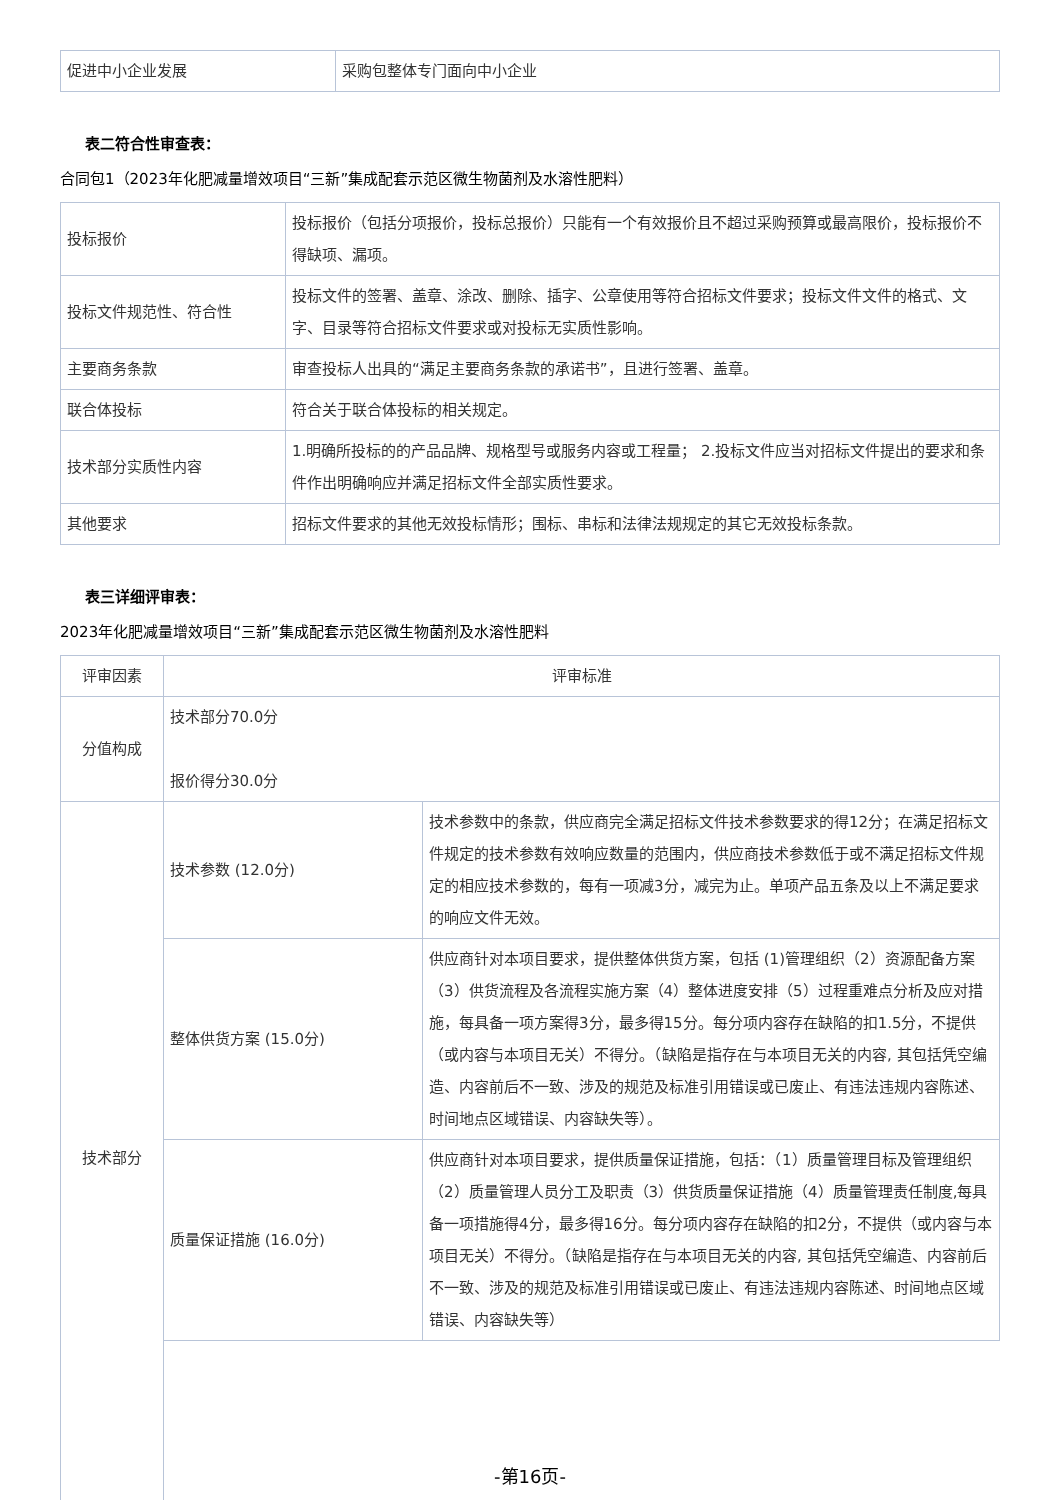| 促进中小企业发展 | 采购包整体专门面向中小企业 |
表二符合性审查表：
合同包1（2023年化肥减量增效项目“三新”集成配套示范区微生物菌剂及水溶性肥料）
| 投标报价 | 投标报价（包括分项报价，投标总报价）只能有一个有效报价且不超过采购预算或最高限价，投标报价不得缺项、漏项。 |
| 投标文件规范性、符合性 | 投标文件的签署、盖章、涂改、删除、插字、公章使用等符合招标文件要求；投标文件文件的格式、文字、目录等符合招标文件要求或对投标无实质性影响。 |
| 主要商务条款 | 审查投标人出具的“满足主要商务条款的承诺书”，且进行签署、盖章。 |
| 联合体投标 | 符合关于联合体投标的相关规定。 |
| 技术部分实质性内容 | 1.明确所投标的的产品品牌、规格型号或服务内容或工程量； 2.投标文件应当对招标文件提出的要求和条件作出明确响应并满足招标文件全部实质性要求。 |
| 其他要求 | 招标文件要求的其他无效投标情形；围标、串标和法律法规规定的其它无效投标条款。 |
表三详细评审表：
2023年化肥减量增效项目“三新”集成配套示范区微生物菌剂及水溶性肥料
| 评审因素 | 评审标准 | |
| 分值构成 | 技术部分70.0分 报价得分30.0分 | |
| 技术部分 | 技术参数 (12.0分) | 技术参数中的条款，供应商完全满足招标文件技术参数要求的得12分；在满足招标文件规定的技术参数有效响应数量的范围内，供应商技术参数低于或不满足招标文件规定的相应技术参数的，每有一项减3分，减完为止。单项产品五条及以上不满足要求的响应文件无效。 |
| | 整体供货方案 (15.0分) | 供应商针对本项目要求，提供整体供货方案，包括 (1)管理组织（2）资源配备方案（3）供货流程及各流程实施方案（4）整体进度安排（5）过程重难点分析及应对措施，每具备一项方案得3分，最多得15分。每分项内容存在缺陷的扣1.5分，不提供（或内容与本项目无关）不得分。（缺陷是指存在与本项目无关的内容, 其包括凭空编造、内容前后不一致、涉及的规范及标准引用错误或已废止、有违法违规内容陈述、时间地点区域错误、内容缺失等）。 |
| | 质量保证措施 (16.0分) | 供应商针对本项目要求，提供质量保证措施，包括：（1）质量管理目标及管理组织（2）质量管理人员分工及职责（3）供货质量保证措施（4）质量管理责任制度,每具备一项措施得4分，最多得16分。每分项内容存在缺陷的扣2分，不提供（或内容与本项目无关）不得分。（缺陷是指存在与本项目无关的内容, 其包括凭空编造、内容前后不一致、涉及的规范及标准引用错误或已废止、有违法违规内容陈述、时间地点区域错误、内容缺失等） |
-第16页-